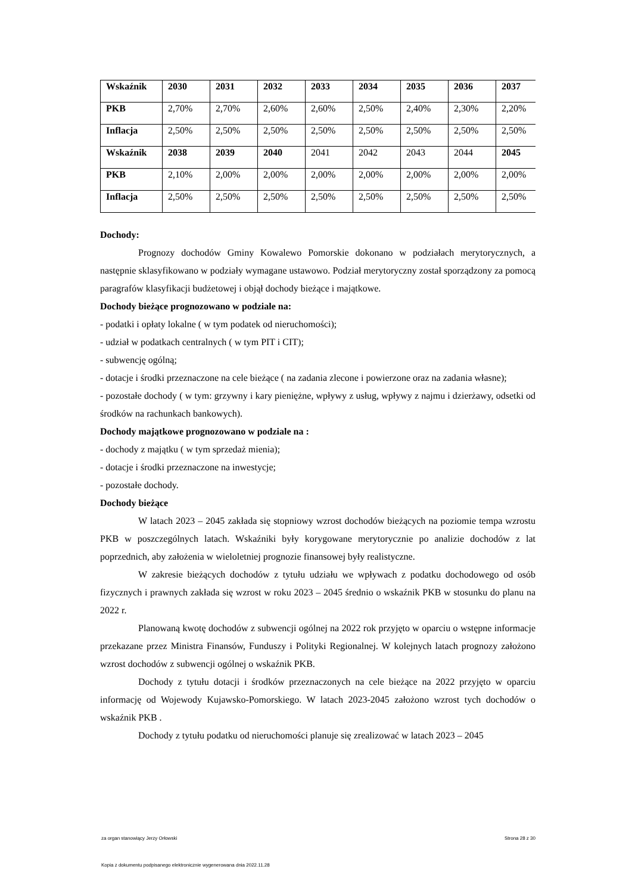| Wskaźnik | 2030 | 2031 | 2032 | 2033 | 2034 | 2035 | 2036 | 2037 |
| PKB | 2,70% | 2,70% | 2,60% | 2,60% | 2,50% | 2,40% | 2,30% | 2,20% |
| Inflacja | 2,50% | 2,50% | 2,50% | 2,50% | 2,50% | 2,50% | 2,50% | 2,50% |
| Wskaźnik | 2038 | 2039 | 2040 | 2041 | 2042 | 2043 | 2044 | 2045 |
| PKB | 2,10% | 2,00% | 2,00% | 2,00% | 2,00% | 2,00% | 2,00% | 2,00% |
| Inflacja | 2,50% | 2,50% | 2,50% | 2,50% | 2,50% | 2,50% | 2,50% | 2,50% |
Dochody:
Prognozy dochodów Gminy Kowalewo Pomorskie dokonano w podziałach merytorycznych, a następnie sklasyfikowano w podziały wymagane ustawowo. Podział merytoryczny został sporządzony za pomocą paragrafów klasyfikacji budżetowej i objął dochody bieżące i majątkowe.
Dochody bieżące prognozowano w podziale na:
- podatki i opłaty lokalne ( w tym podatek od nieruchomości);
- udział w podatkach centralnych ( w tym PIT i CIT);
- subwencję ogólną;
- dotacje i środki przeznaczone na cele bieżące ( na zadania zlecone i powierzone oraz na zadania własne);
- pozostałe dochody ( w tym: grzywny i kary pieniężne, wpływy z usług, wpływy z najmu i dzierżawy, odsetki od środków na rachunkach bankowych).
Dochody majątkowe prognozowano w podziale na :
- dochody z majątku ( w tym sprzedaż mienia);
- dotacje i środki przeznaczone na inwestycje;
- pozostałe dochody.
Dochody bieżące
W latach 2023 – 2045 zakłada się stopniowy wzrost dochodów bieżących na poziomie tempa wzrostu PKB w poszczególnych latach. Wskaźniki były korygowane merytorycznie po analizie dochodów z lat poprzednich, aby założenia w wieloletniej prognozie finansowej były realistyczne.
W zakresie bieżących dochodów z tytułu udziału we wpływach z podatku dochodowego od osób fizycznych i prawnych zakłada się wzrost w roku 2023 – 2045 średnio o wskaźnik PKB w stosunku do planu na 2022 r.
Planowaną kwotę dochodów z subwencji ogólnej na 2022 rok przyjęto w oparciu o wstępne informacje przekazane przez Ministra Finansów, Funduszy i Polityki Regionalnej. W kolejnych latach prognozy założono wzrost dochodów z subwencji ogólnej o wskaźnik PKB.
Dochody z tytułu dotacji i środków przeznaczonych na cele bieżące na 2022 przyjęto w oparciu informację od Wojewody Kujawsko-Pomorskiego. W latach 2023-2045 założono wzrost tych dochodów o wskaźnik PKB .
Dochody z tytułu podatku od nieruchomości planuje się zrealizować w latach 2023 – 2045
za organ stanowiący Jerzy Orłowski Strona 28 z 30
Kopia z dokumentu podpisanego elektronicznie wygenerowana dnia 2022.11.28